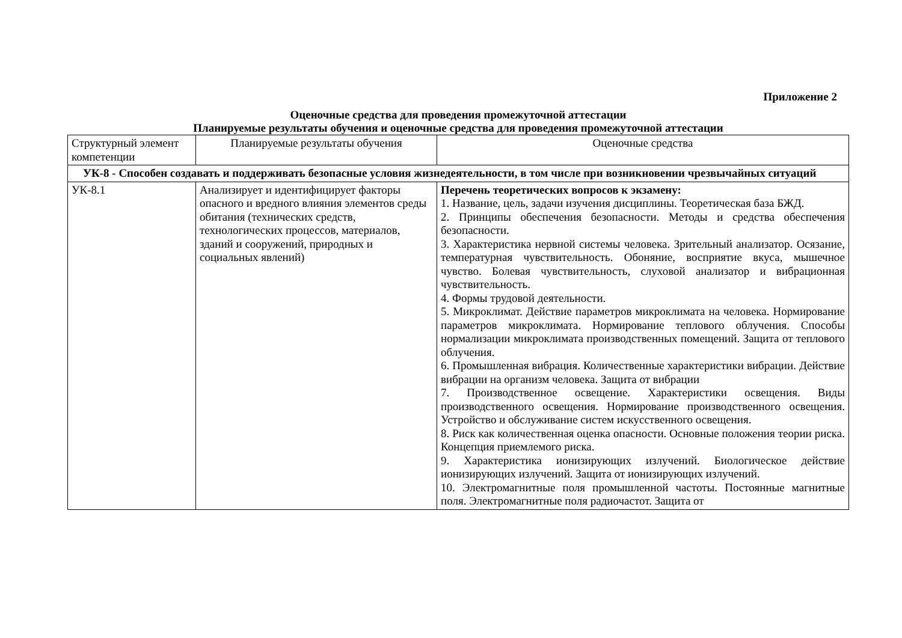Приложение 2
Оценочные средства для проведения промежуточной аттестации
Планируемые результаты обучения и оценочные средства для проведения промежуточной аттестации
| Структурный элемент компетенции | Планируемые результаты обучения | Оценочные средства |
| УК-8 - Способен создавать и поддерживать безопасные условия жизнедеятельности, в том числе при возникновении чрезвычайных ситуаций | | |
| УК-8.1 | Анализирует и идентифицирует факторы опасного и вредного влияния элементов среды обитания (технических средств, технологических процессов, материалов, зданий и сооружений, природных и социальных явлений) | Перечень теоретических вопросов к экзамену: 1. Название, цель, задачи изучения дисциплины. Теоретическая база БЖД. 2. Принципы обеспечения безопасности. Методы и средства обеспечения безопасности. 3. Характеристика нервной системы человека. Зрительный анализатор. Осязание, температурная чувствительность. Обоняние, восприятие вкуса, мышечное чувство. Болевая чувствительность, слуховой анализатор и вибрационная чувствительность. 4. Формы трудовой деятельности. 5. Микроклимат. Действие параметров микроклимата на человека. Нормирование параметров микроклимата. Нормирование теплового облучения. Способы нормализации микроклимата производственных помещений. Защита от теплового облучения. 6. Промышленная вибрация. Количественные характеристики вибрации. Действие вибрации на организм человека. Защита от вибрации 7. Производственное освещение. Характеристики освещения. Виды производственного освещения. Нормирование производственного освещения. Устройство и обслуживание систем искусственного освещения. 8. Риск как количественная оценка опасности. Основные положения теории риска. Концепция приемлемого риска. 9. Характеристика ионизирующих излучений. Биологическое действие ионизирующих излучений. Защита от ионизирующих излучений. 10. Электромагнитные поля промышленной частоты. Постоянные магнитные поля. Электромагнитные поля радиочастот. Защита от |